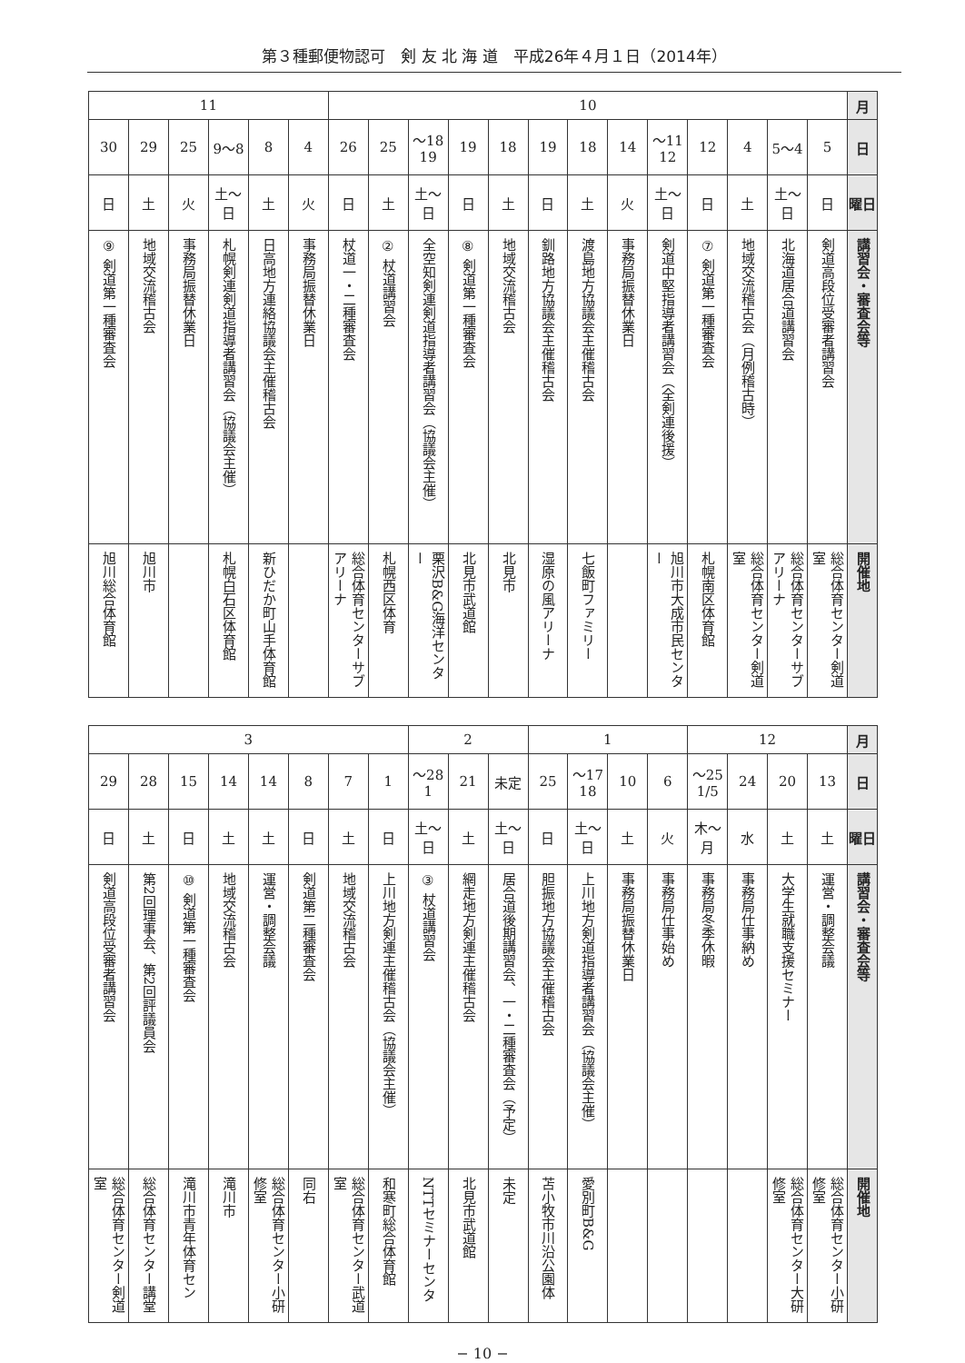第３種郵便物認可　剣 友 北 海 道　平成26年４月１日（2014年）
| 月 | 10 | | | | | | | | | | | | | 11 | | | | | |
| 日 | 5 | 4〜5 | 4 | 12 | 11〜12 | 14 | 18 | 19 | 18 | 19 | 18〜19 | 25 | 26 | 4 | 8 | 8〜9 | 25 | 29 | 30 |
| 曜日 | 日 | 土〜日 | 土 | 日 | 土〜日 | 火 | 土 | 日 | 土 | 日 | 土〜日 | 土 | 日 | 火 | 土 | 土〜日 | 火 | 土 | 日 |
| 講習会・審査会等 | 剣道高段位受審者講習会 | 北海道居合道講習会 | 地域交流稽古会（月例稽古時） | 剣道第一種審査会 ⑦ | 剣道中堅指導者講習会（全剣連後援） | 事務局振替休業日 | 渡島地方協議会主催稽古会 | 釧路地方協議会主催稽古会 | 地域交流稽古会 | 剣道第一種審査会 ⑧ | 全空知剣連剣道指導者講習会（協議会主催） | 杖道講習会 ② | 杖道一・二種審査会 | 事務局振替休業日 | 日高地方連絡協議会主催稽古会 | 札幌剣連剣道指導者講習会（協議会主催） | 事務局振替休業日 | 地域交流稽古会 | 剣道第一種審査会 ⑨ |
| 開催地 | 総合体育センター剣道室 | 総合体育センターサブアリーナ | 総合体育センター剣道室 | 札幌南区体育館 | 旭川市大成市民センター | | 七飯町ファミリー | 湿原の風アリーナ | 北見市 | 北見市武道館 | 栗沢B&G海洋センター | 札幌西区体育 | 総合体育センターサブアリーナ | | 新ひだか町山手体育館 | 札幌白石区体育館 | | 旭川市 | 旭川総合体育館 |
| 月 | 12 | | | | 1 | | | | 2 | | | 3 | | | | | | | |
| 日 | 13 | 20 | 24 | 25〜1/5 | 6 | 10 | 17〜18 | 25 | 未定 | 21 | 28〜1 | 1 | 7 | 8 | 14 | 14 | 15 | 28 | 29 |
| 曜日 | 土 | 土 | 水 | 木〜月 | 火 | 土 | 土〜日 | 日 | 土〜日 | 土 | 土〜日 | 日 | 土 | 日 | 土 | 土 | 日 | 土 | 日 |
| 講習会・審査会等 | 運営・調整会議 | 大学生就職支援セミナー | 事務局仕事納め | 事務局冬季休暇 | 事務局仕事始め | 事務局振替休業日 | 上川地方剣道指導者講習会（協議会主催） | 胆振地方協議会主催稽古会 | 居合道後期講習会、一・二種審査会（予定） | 網走地方剣連主催稽古会 | 杖道講習会 ③ | 上川地方剣連主催稽古会（協議会主催） | 地域交流稽古会 | 剣道第二種審査会 | 運営・調整会議 | 地域交流稽古会 | 剣道第一種審査会 ⑩ | 第2回理事会、第2回評議員会 | 剣道高段位受審者講習会 |
| 開催地 | 総合体育センター小研修室 | 総合体育センター大研修室 | | | | | 愛別町B&G | 苫小牧市川沿公園体 | 未定 | 北見市武道館 | NTTセミナーセンタ | 和寒町総合体育館 | 総合体育センター武道室 | 同右 | 総合体育センター小研修室 | 滝川市 | 滝川市青年体育セン | 総合体育センター講堂 | 総合体育センター剣道室 |
− 10 −